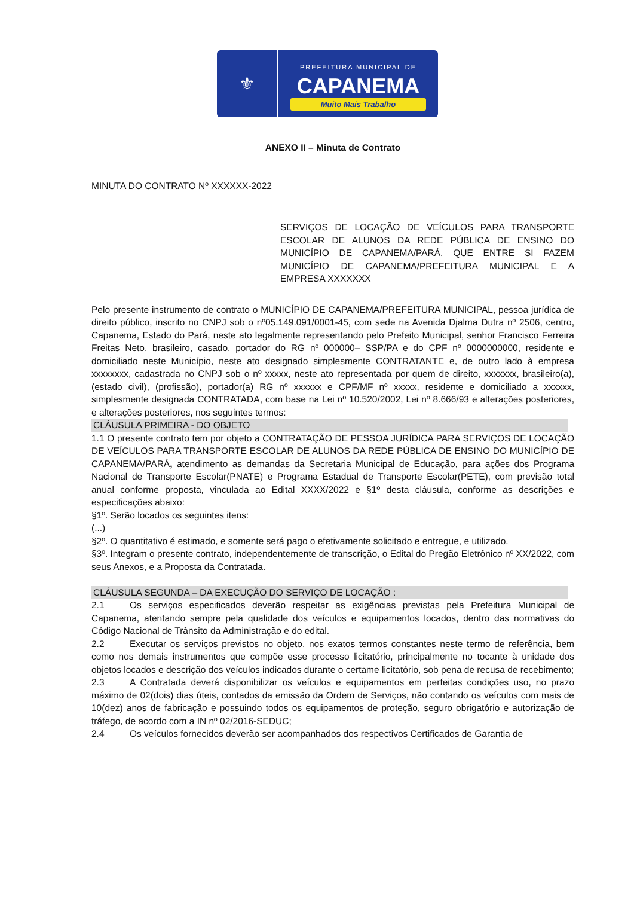⚜
PREFEITURA MUNICIPAL DE
CAPANEMA
Muito Mais Trabalho
ANEXO II – Minuta de Contrato
MINUTA DO CONTRATO Nº XXXXXX-2022
SERVIÇOS DE LOCAÇÃO DE VEÍCULOS PARA TRANSPORTE ESCOLAR DE ALUNOS DA REDE PÚBLICA DE ENSINO DO MUNICÍPIO DE CAPANEMA/PARÁ, QUE ENTRE SI FAZEM MUNICÍPIO DE CAPANEMA/PREFEITURA MUNICIPAL E A EMPRESA XXXXXXX
Pelo presente instrumento de contrato o MUNICÍPIO DE CAPANEMA/PREFEITURA MUNICIPAL, pessoa jurídica de direito público, inscrito no CNPJ sob o nº05.149.091/0001-45, com sede na Avenida Djalma Dutra nº 2506, centro, Capanema, Estado do Pará, neste ato legalmente representando pelo Prefeito Municipal, senhor Francisco Ferreira Freitas Neto, brasileiro, casado, portador do RG nº 000000– SSP/PA e do CPF nº 0000000000, residente e domiciliado neste Município, neste ato designado simplesmente CONTRATANTE e, de outro lado à empresa xxxxxxxx, cadastrada no CNPJ sob o nº xxxxx, neste ato representada por quem de direito, xxxxxxx, brasileiro(a), (estado civil), (profissão), portador(a) RG nº xxxxxx e CPF/MF nº xxxxx, residente e domiciliado a xxxxxx, simplesmente designada CONTRATADA, com base na Lei nº 10.520/2002, Lei nº 8.666/93 e alterações posteriores, e alterações posteriores, nos seguintes termos:
CLÁUSULA PRIMEIRA - DO OBJETO
1.1 O presente contrato tem por objeto a CONTRATAÇÃO DE PESSOA JURÍDICA PARA SERVIÇOS DE LOCAÇÃO DE VEÍCULOS PARA TRANSPORTE ESCOLAR DE ALUNOS DA REDE PÚBLICA DE ENSINO DO MUNICÍPIO DE CAPANEMA/PARÁ, atendimento as demandas da Secretaria Municipal de Educação, para ações dos Programa Nacional de Transporte Escolar(PNATE) e Programa Estadual de Transporte Escolar(PETE), com previsão total anual conforme proposta, vinculada ao Edital XXXX/2022 e §1º desta cláusula, conforme as descrições e especificações abaixo:
§1º. Serão locados os seguintes itens:
(...)
§2º. O quantitativo é estimado, e somente será pago o efetivamente solicitado e entregue, e utilizado.
§3º. Integram o presente contrato, independentemente de transcrição, o Edital do Pregão Eletrônico nº XX/2022, com seus Anexos, e a Proposta da Contratada.
CLÁUSULA SEGUNDA – DA EXECUÇÃO DO SERVIÇO DE LOCAÇÃO :
2.1 Os serviços especificados deverão respeitar as exigências previstas pela Prefeitura Municipal de Capanema, atentando sempre pela qualidade dos veículos e equipamentos locados, dentro das normativas do Código Nacional de Trânsito da Administração e do edital.
2.2 Executar os serviços previstos no objeto, nos exatos termos constantes neste termo de referência, bem como nos demais instrumentos que compõe esse processo licitatório, principalmente no tocante à unidade dos objetos locados e descrição dos veículos indicados durante o certame licitatório, sob pena de recusa de recebimento;
2.3 A Contratada deverá disponibilizar os veículos e equipamentos em perfeitas condições uso, no prazo máximo de 02(dois) dias úteis, contados da emissão da Ordem de Serviços, não contando os veículos com mais de 10(dez) anos de fabricação e possuindo todos os equipamentos de proteção, seguro obrigatório e autorização de tráfego, de acordo com a IN nº 02/2016-SEDUC;
2.4 Os veículos fornecidos deverão ser acompanhados dos respectivos Certificados de Garantia de